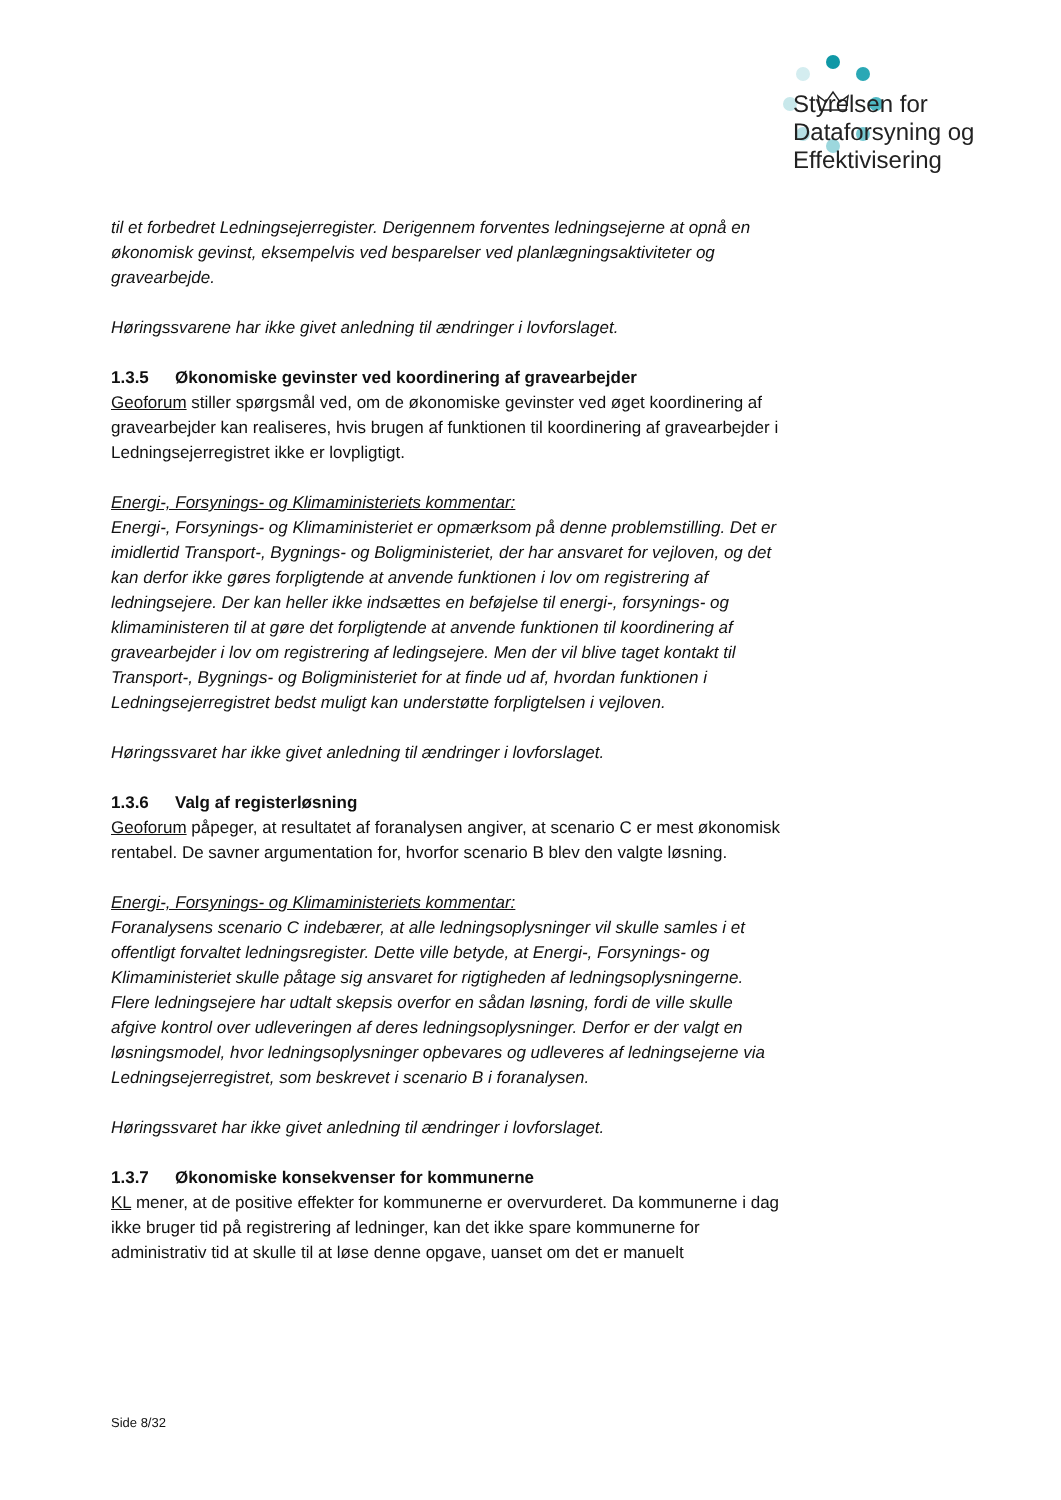Styrelsen for
Dataforsyning og
Effektivisering
til et forbedret Ledningsejerregister. Derigennem forventes ledningsejerne at opnå en økonomisk gevinst, eksempelvis ved besparelser ved planlægningsaktiviteter og gravearbejde.
Høringssvarene har ikke givet anledning til ændringer i lovforslaget.
1.3.5 Økonomiske gevinster ved koordinering af gravearbejder
Geoforum stiller spørgsmål ved, om de økonomiske gevinster ved øget koordinering af gravearbejder kan realiseres, hvis brugen af funktionen til koordinering af gravearbejder i Ledningsejerregistret ikke er lovpligtigt.
Energi-, Forsynings- og Klimaministeriets kommentar:
Energi-, Forsynings- og Klimaministeriet er opmærksom på denne problemstilling. Det er imidlertid Transport-, Bygnings- og Boligministeriet, der har ansvaret for vejloven, og det kan derfor ikke gøres forpligtende at anvende funktionen i lov om registrering af ledningsejere. Der kan heller ikke indsættes en beføjelse til energi-, forsynings- og klimaministeren til at gøre det forpligtende at anvende funktionen til koordinering af gravearbejder i lov om registrering af ledingsejere. Men der vil blive taget kontakt til Transport-, Bygnings- og Boligministeriet for at finde ud af, hvordan funktionen i Ledningsejerregistret bedst muligt kan understøtte forpligtelsen i vejloven.
Høringssvaret har ikke givet anledning til ændringer i lovforslaget.
1.3.6 Valg af registerløsning
Geoforum påpeger, at resultatet af foranalysen angiver, at scenario C er mest økonomisk rentabel. De savner argumentation for, hvorfor scenario B blev den valgte løsning.
Energi-, Forsynings- og Klimaministeriets kommentar:
Foranalysens scenario C indebærer, at alle ledningsoplysninger vil skulle samles i et offentligt forvaltet ledningsregister. Dette ville betyde, at Energi-, Forsynings- og Klimaministeriet skulle påtage sig ansvaret for rigtigheden af ledningsoplysningerne. Flere ledningsejere har udtalt skepsis overfor en sådan løsning, fordi de ville skulle afgive kontrol over udleveringen af deres ledningsoplysninger. Derfor er der valgt en løsningsmodel, hvor ledningsoplysninger opbevares og udleveres af ledningsejerne via Ledningsejerregistret, som beskrevet i scenario B i foranalysen.
Høringssvaret har ikke givet anledning til ændringer i lovforslaget.
1.3.7 Økonomiske konsekvenser for kommunerne
KL mener, at de positive effekter for kommunerne er overvurderet. Da kommunerne i dag ikke bruger tid på registrering af ledninger, kan det ikke spare kommunerne for administrativ tid at skulle til at løse denne opgave, uanset om det er manuelt
Side 8/32